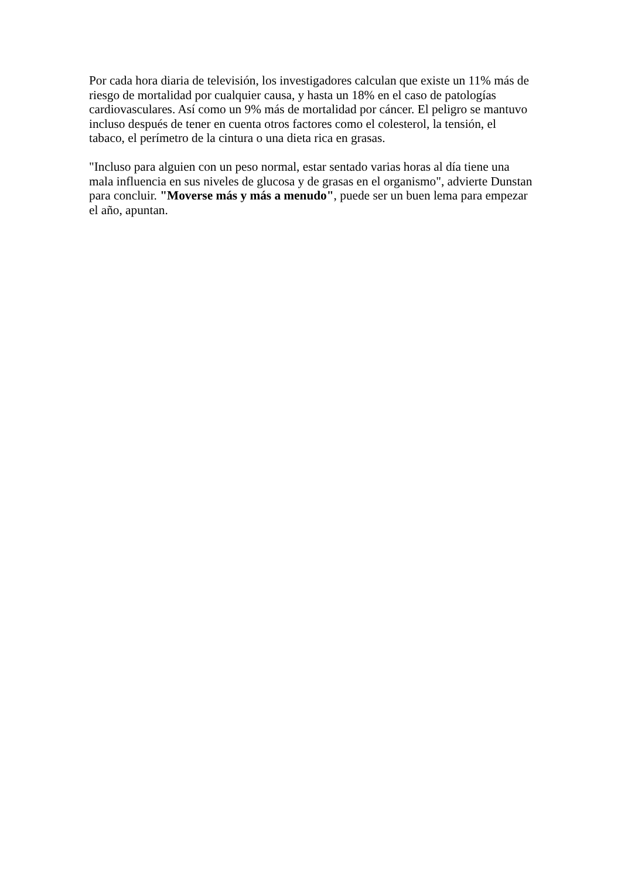Por cada hora diaria de televisión, los investigadores calculan que existe un 11% más de riesgo de mortalidad por cualquier causa, y hasta un 18% en el caso de patologías cardiovasculares. Así como un 9% más de mortalidad por cáncer. El peligro se mantuvo incluso después de tener en cuenta otros factores como el colesterol, la tensión, el tabaco, el perímetro de la cintura o una dieta rica en grasas.
"Incluso para alguien con un peso normal, estar sentado varias horas al día tiene una mala influencia en sus niveles de glucosa y de grasas en el organismo", advierte Dunstan para concluir. "Moverse más y más a menudo", puede ser un buen lema para empezar el año, apuntan.